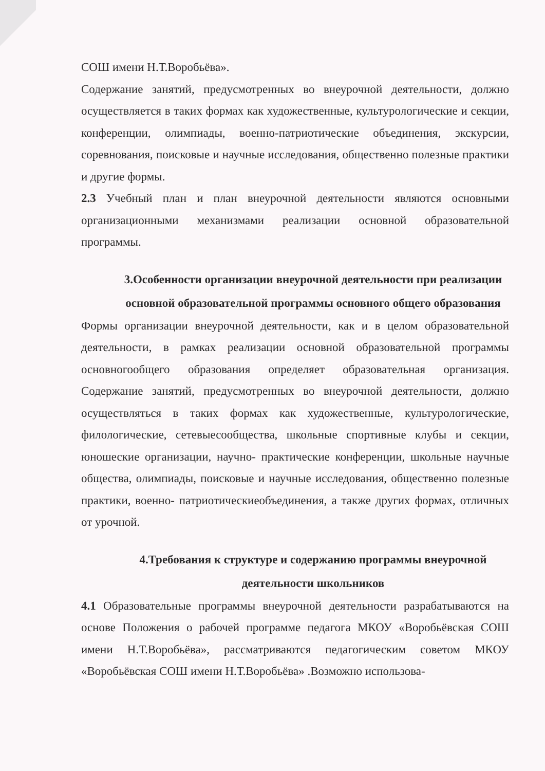СОШ имени Н.Т.Воробьёва».
Содержание занятий, предусмотренных во внеурочной деятельности, должно осуществляется в таких формах как художественные, культурологические и секции, конференции, олимпиады, военно-патриотические объединения, экскурсии, соревнования, поисковые и научные исследования, общественно полезные практики и другие формы.
2.3 Учебный план и план внеурочной деятельности являются основными организационными механизмами реализации основной образовательной программы.
3.Особенности организации внеурочной деятельности при реализации основной образовательной программы основного общего образования
Формы организации внеурочной деятельности, как и в целом образовательной деятельности, в рамках реализации основной образовательной программы основногообщего образования определяет образовательная организация. Содержание занятий, предусмотренных во внеурочной деятельности, должно осуществляться в таких формах как художественные, культурологические, филологические, сетевыесообщества, школьные спортивные клубы и секции, юношеские организации, научно- практические конференции, школьные научные общества, олимпиады, поисковые и научные исследования, общественно полезные практики, военно- патриотическиеобъединения, а также других формах, отличных от урочной.
4.Требования к структуре и содержанию программы внеурочной деятельности школьников
4.1 Образовательные программы внеурочной деятельности разрабатываются на основе Положения о рабочей программе педагога МКОУ «Воробьёвская СОШ имени Н.Т.Воробьёва», рассматриваются педагогическим советом МКОУ «Воробьёвская СОШ имени Н.Т.Воробьёва» .Возможно использова-